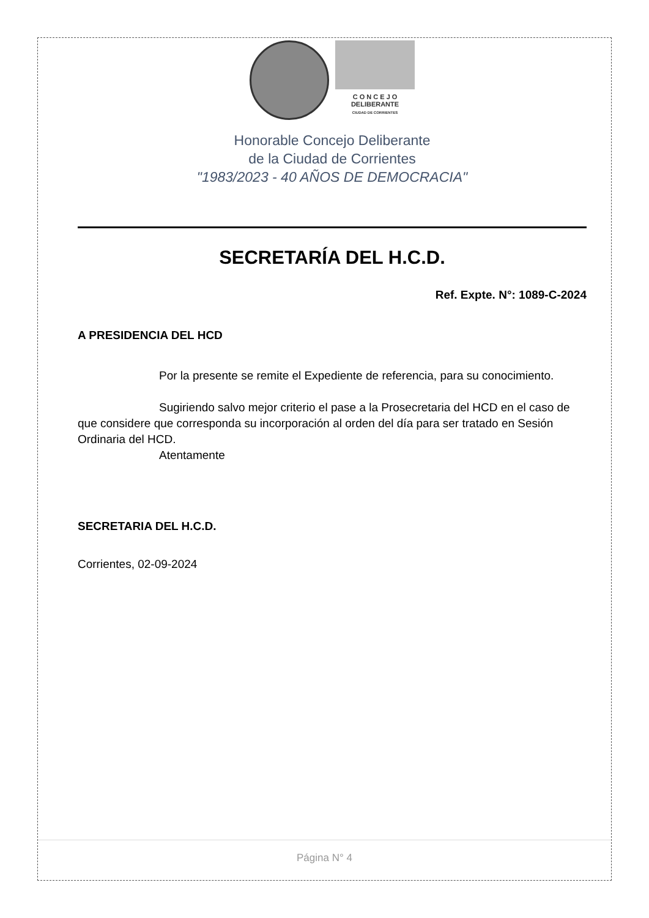C O N C E J O
DELIBERANTE
CIUDAD DE CORRIENTES
Honorable Concejo Deliberante
de la Ciudad de Corrientes
"1983/2023 - 40 AÑOS DE DEMOCRACIA"
SECRETARÍA DEL H.C.D.
Ref. Expte. N°: 1089-C-2024
A PRESIDENCIA DEL HCD
Por la presente se remite el Expediente de referencia, para su conocimiento.
Sugiriendo salvo mejor criterio el pase a la Prosecretaria del HCD en el caso de que considere que corresponda su incorporación al orden del día para ser tratado en Sesión Ordinaria del HCD.
Atentamente
SECRETARIA DEL H.C.D.
Corrientes, 02-09-2024
Página N° 4